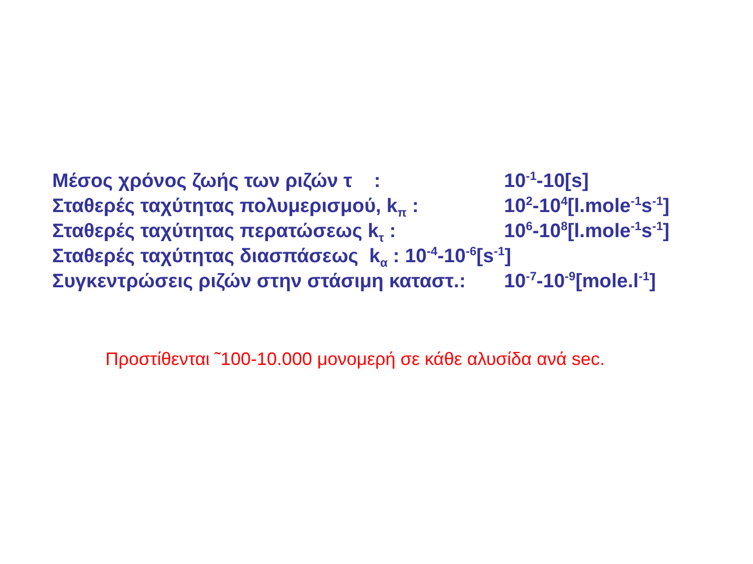Μέσος χρόνος ζωής των ριζών τ : 10<sup>-1</sup>-10[s]
Σταθερές ταχύτητας πολυμερισμού, k<sub>π</sub> : 10<sup>2</sup>-10<sup>4</sup>[l.mole<sup>-1</sup>s<sup>-1</sup>]
Σταθερές ταχύτητας περατώσεως k<sub>τ</sub> : 10<sup>6</sup>-10<sup>8</sup>[l.mole<sup>-1</sup>s<sup>-1</sup>]
Σταθερές ταχύτητας διασπάσεως k<sub>α</sub> : 10<sup>-4</sup>-10<sup>-6</sup>[s<sup>-1</sup>]
Συγκεντρώσεις ριζών στην στάσιμη καταστ.: 10<sup>-7</sup>-10<sup>-9</sup>[mole.l<sup>-1</sup>]
Προστίθενται ˜100-10.000 μονομερή σε κάθε αλυσίδα ανά sec.